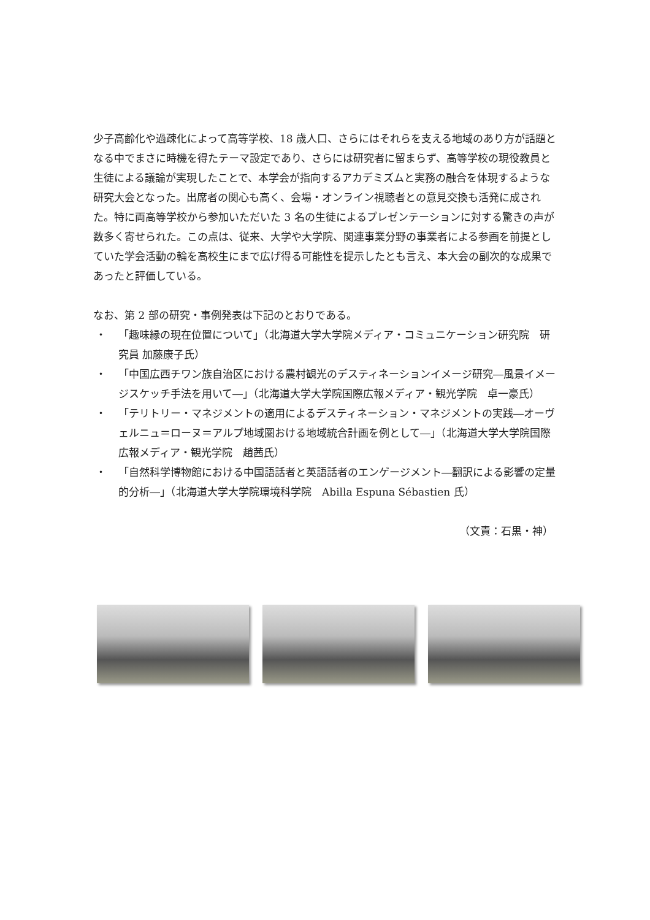少子高齢化や過疎化によって高等学校、18 歳人口、さらにはそれらを支える地域のあり方が話題となる中でまさに時機を得たテーマ設定であり、さらには研究者に留まらず、高等学校の現役教員と生徒による議論が実現したことで、本学会が指向するアカデミズムと実務の融合を体現するような研究大会となった。出席者の関心も高く、会場・オンライン視聴者との意見交換も活発に成された。特に両高等学校から参加いただいた 3 名の生徒によるプレゼンテーションに対する驚きの声が数多く寄せられた。この点は、従来、大学や大学院、関連事業分野の事業者による参画を前提としていた学会活動の輪を高校生にまで広げ得る可能性を提示したとも言え、本大会の副次的な成果であったと評価している。
なお、第 2 部の研究・事例発表は下記のとおりである。
・ 「趣味縁の現在位置について」（北海道大学大学院メディア・コミュニケーション研究院　研究員 加藤康子氏）
・ 「中国広西チワン族自治区における農村観光のデスティネーションイメージ研究―風景イメージスケッチ手法を用いて―」（北海道大学大学院国際広報メディア・観光学院　卓一豪氏）
・ 「テリトリー・マネジメントの適用によるデスティネーション・マネジメントの実践―オーヴェルニュ＝ローヌ＝アルプ地域圏おける地域統合計画を例として―」（北海道大学大学院国際広報メディア・観光学院　趙茜氏）
・ 「自然科学博物館における中国語話者と英語話者のエンゲージメント―翻訳による影響の定量的分析―」（北海道大学大学院環境科学院　Abilla Espuna Sébastien 氏）
（文責：石黒・神）